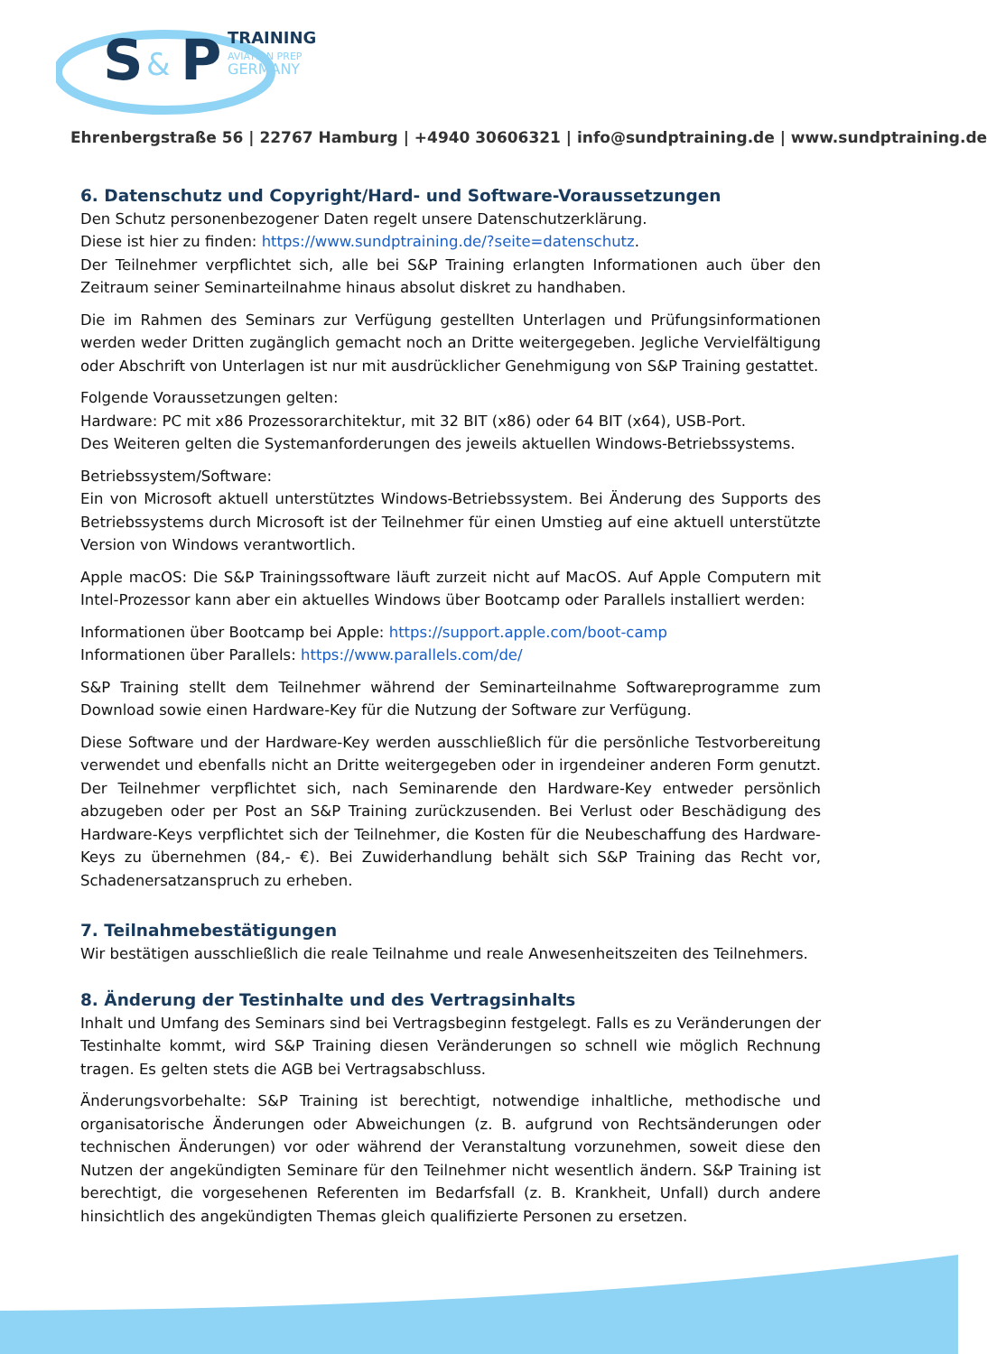S
&
P
TRAINING
AVIATION PREP
GERMANY
Ehrenbergstraße 56 | 22767 Hamburg | +4940 30606321 | info@sundptraining.de | www.sundptraining.de
6. Datenschutz und Copyright/Hard- und Software-Voraussetzungen
Den Schutz personenbezogener Daten regelt unsere Datenschutzerklärung.
Diese ist hier zu finden: https://www.sundptraining.de/?seite=datenschutz.
Der Teilnehmer verpflichtet sich, alle bei S&P Training erlangten Informationen auch über den Zeitraum seiner Seminarteilnahme hinaus absolut diskret zu handhaben.
Die im Rahmen des Seminars zur Verfügung gestellten Unterlagen und Prüfungsinformationen werden weder Dritten zugänglich gemacht noch an Dritte weitergegeben. Jegliche Vervielfältigung oder Abschrift von Unterlagen ist nur mit ausdrücklicher Genehmigung von S&P Training gestattet.
Folgende Voraussetzungen gelten:
Hardware: PC mit x86 Prozessorarchitektur, mit 32 BIT (x86) oder 64 BIT (x64), USB-Port.
Des Weiteren gelten die Systemanforderungen des jeweils aktuellen Windows-Betriebssystems.
Betriebssystem/Software:
Ein von Microsoft aktuell unterstütztes Windows-Betriebssystem. Bei Änderung des Supports des Betriebssystems durch Microsoft ist der Teilnehmer für einen Umstieg auf eine aktuell unterstützte Version von Windows verantwortlich.
Apple macOS: Die S&P Trainingssoftware läuft zurzeit nicht auf MacOS. Auf Apple Computern mit Intel-Prozessor kann aber ein aktuelles Windows über Bootcamp oder Parallels installiert werden:
Informationen über Bootcamp bei Apple: https://support.apple.com/boot-camp
Informationen über Parallels: https://www.parallels.com/de/
S&P Training stellt dem Teilnehmer während der Seminarteilnahme Softwareprogramme zum Download sowie einen Hardware-Key für die Nutzung der Software zur Verfügung.
Diese Software und der Hardware-Key werden ausschließlich für die persönliche Testvorbereitung verwendet und ebenfalls nicht an Dritte weitergegeben oder in irgendeiner anderen Form genutzt. Der Teilnehmer verpflichtet sich, nach Seminarende den Hardware-Key entweder persönlich abzugeben oder per Post an S&P Training zurückzusenden. Bei Verlust oder Beschädigung des Hardware-Keys verpflichtet sich der Teilnehmer, die Kosten für die Neubeschaffung des Hardware-Keys zu übernehmen (84,- €). Bei Zuwiderhandlung behält sich S&P Training das Recht vor, Schadenersatzanspruch zu erheben.
7. Teilnahmebestätigungen
Wir bestätigen ausschließlich die reale Teilnahme und reale Anwesenheitszeiten des Teilnehmers.
8. Änderung der Testinhalte und des Vertragsinhalts
Inhalt und Umfang des Seminars sind bei Vertragsbeginn festgelegt. Falls es zu Veränderungen der Testinhalte kommt, wird S&P Training diesen Veränderungen so schnell wie möglich Rechnung tragen. Es gelten stets die AGB bei Vertragsabschluss.
Änderungsvorbehalte: S&P Training ist berechtigt, notwendige inhaltliche, methodische und organisatorische Änderungen oder Abweichungen (z. B. aufgrund von Rechtsänderungen oder technischen Änderungen) vor oder während der Veranstaltung vorzunehmen, soweit diese den Nutzen der angekündigten Seminare für den Teilnehmer nicht wesentlich ändern. S&P Training ist berechtigt, die vorgesehenen Referenten im Bedarfsfall (z. B. Krankheit, Unfall) durch andere hinsichtlich des angekündigten Themas gleich qualifizierte Personen zu ersetzen.